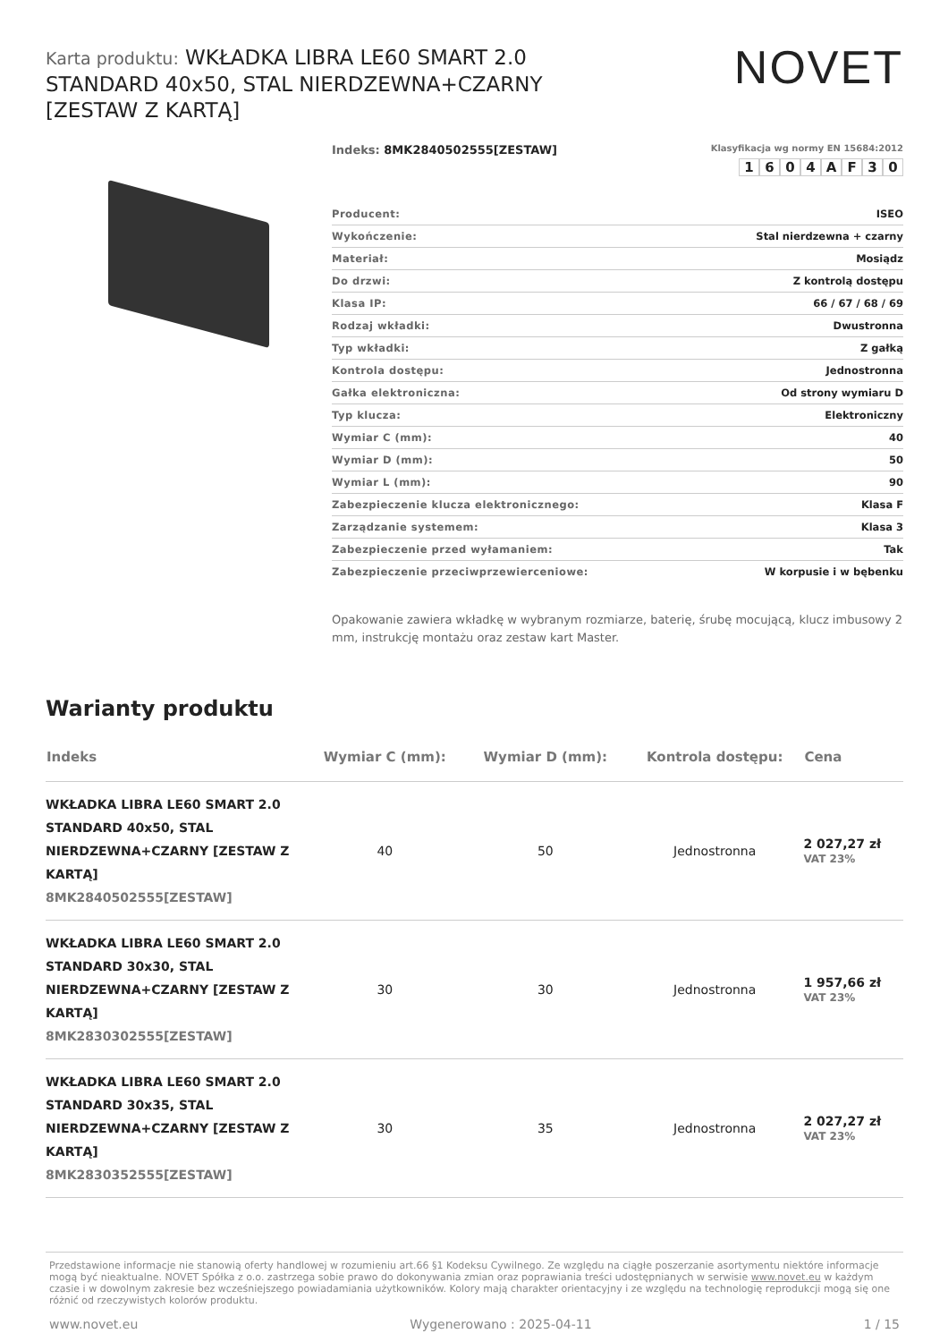Karta produktu: WKŁADKA LIBRA LE60 SMART 2.0 STANDARD 40x50, STAL NIERDZEWNA+CZARNY [ZESTAW Z KARTĄ]
NOVET
Indeks: 8MK2840502555[ZESTAW]
Klasyfikacja wg normy EN 15684:2012
1604 AF 30
| Producent: | ISEO |
| Wykończenie: | Stal nierdzewna + czarny |
| Materiał: | Mosiądz |
| Do drzwi: | Z kontrolą dostępu |
| Klasa IP: | 66 / 67 / 68 / 69 |
| Rodzaj wkładki: | Dwustronna |
| Typ wkładki: | Z gałką |
| Kontrola dostępu: | Jednostronna |
| Gałka elektroniczna: | Od strony wymiaru D |
| Typ klucza: | Elektroniczny |
| Wymiar C (mm): | 40 |
| Wymiar D (mm): | 50 |
| Wymiar L (mm): | 90 |
| Zabezpieczenie klucza elektronicznego: | Klasa F |
| Zarządzanie systemem: | Klasa 3 |
| Zabezpieczenie przed wyłamaniem: | Tak |
| Zabezpieczenie przeciwprzewierceniowe: | W korpusie i w bębenku |
Opakowanie zawiera wkładkę w wybranym rozmiarze, baterię, śrubę mocującą, klucz imbusowy 2 mm, instrukcję montażu oraz zestaw kart Master.
Warianty produktu
| Indeks | Wymiar C (mm): | Wymiar D (mm): | Kontrola dostępu: | Cena |
| --- | --- | --- | --- | --- |
| WKŁADKA LIBRA LE60 SMART 2.0 STANDARD 40x50, STAL NIERDZEWNA+CZARNY [ZESTAW Z KARTĄ] 8MK2840502555[ZESTAW] | 40 | 50 | Jednostronna | 2 027,27 zł VAT 23% |
| WKŁADKA LIBRA LE60 SMART 2.0 STANDARD 30x30, STAL NIERDZEWNA+CZARNY [ZESTAW Z KARTĄ] 8MK2830302555[ZESTAW] | 30 | 30 | Jednostronna | 1 957,66 zł VAT 23% |
| WKŁADKA LIBRA LE60 SMART 2.0 STANDARD 30x35, STAL NIERDZEWNA+CZARNY [ZESTAW Z KARTĄ] 8MK2830352555[ZESTAW] | 30 | 35 | Jednostronna | 2 027,27 zł VAT 23% |
Przedstawione informacje nie stanowią oferty handlowej w rozumieniu art.66 §1 Kodeksu Cywilnego. Ze względu na ciągłe poszerzanie asortymentu niektóre informacje mogą być nieaktualne. NOVET Spółka z o.o. zastrzega sobie prawo do dokonywania zmian oraz poprawiania treści udostępnianych w serwisie www.novet.eu w każdym czasie i w dowolnym zakresie bez wcześniejszego powiadamiania użytkowników. Kolory mają charakter orientacyjny i ze względu na technologię reprodukcji mogą się one różnić od rzeczywistych kolorów produktu.
www.novet.eu Wygenerowano : 2025-04-11 1 / 15